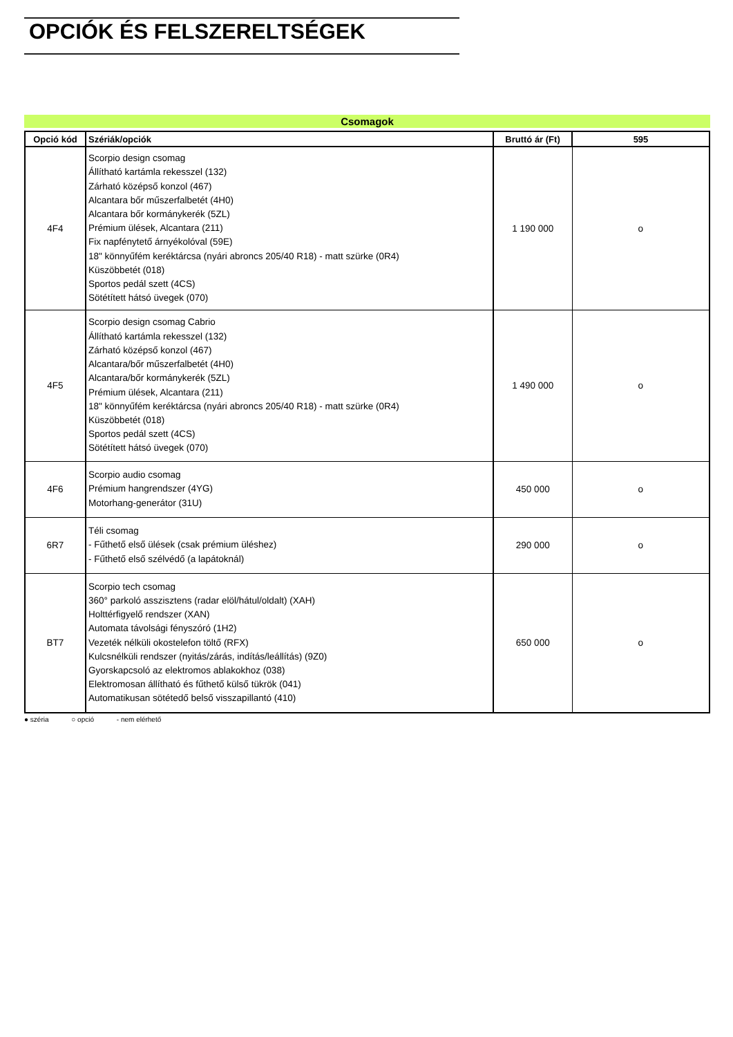OPCIÓK ÉS FELSZERELTSÉGEK
Csomagok
| Opció kód | Szériák/opciók | Bruttó ár (Ft) | 595 |
| --- | --- | --- | --- |
| 4F4 | Scorpio design csomag Állítható kartámla rekesszel (132) Zárható középső konzol (467) Alcantara bőr műszerfalbetét (4H0) Alcantara bőr kormánykerék (5ZL) Prémium ülések, Alcantara (211) Fix napfénytető árnyékolóval (59E) 18" könnyűfém keréktárcsa (nyári abroncs 205/40 R18) - matt szürke (0R4) Küszöbbetét (018) Sportos pedál szett (4CS) Sötétített hátsó üvegek (070) | 1 190 000 | o |
| 4F5 | Scorpio design csomag Cabrio Állítható kartámla rekesszel (132) Zárható középső konzol (467) Alcantara/bőr műszerfalbetét (4H0) Alcantara/bőr kormánykerék (5ZL) Prémium ülések, Alcantara (211) 18" könnyűfém keréktárcsa (nyári abroncs 205/40 R18) - matt szürke (0R4) Küszöbbetét (018) Sportos pedál szett (4CS) Sötétített hátsó üvegek (070) | 1 490 000 | o |
| 4F6 | Scorpio audio csomag Prémium hangrendszer (4YG) Motorhang-generátor (31U) | 450 000 | o |
| 6R7 | Téli csomag - Fűthető első ülések (csak prémium üléshez) - Fűthető első szélvédő (a lapátoknál) | 290 000 | o |
| BT7 | Scorpio tech csomag 360° parkoló asszisztens (radar elöl/hátul/oldalt) (XAH) Holttérfigyelő rendszer (XAN) Automata távolsági fényszóró (1H2) Vezeték nélküli okostelefon töltő (RFX) Kulcsnélküli rendszer (nyitás/zárás, indítás/leállítás) (9Z0) Gyorskapcsoló az elektromos ablakokhoz (038) Elektromosan állítható és fűthető külső tükrök (041) Automatikusan sötétedő belső visszapillantó (410) | 650 000 | o |
● széria ○ opció - nem elérhető